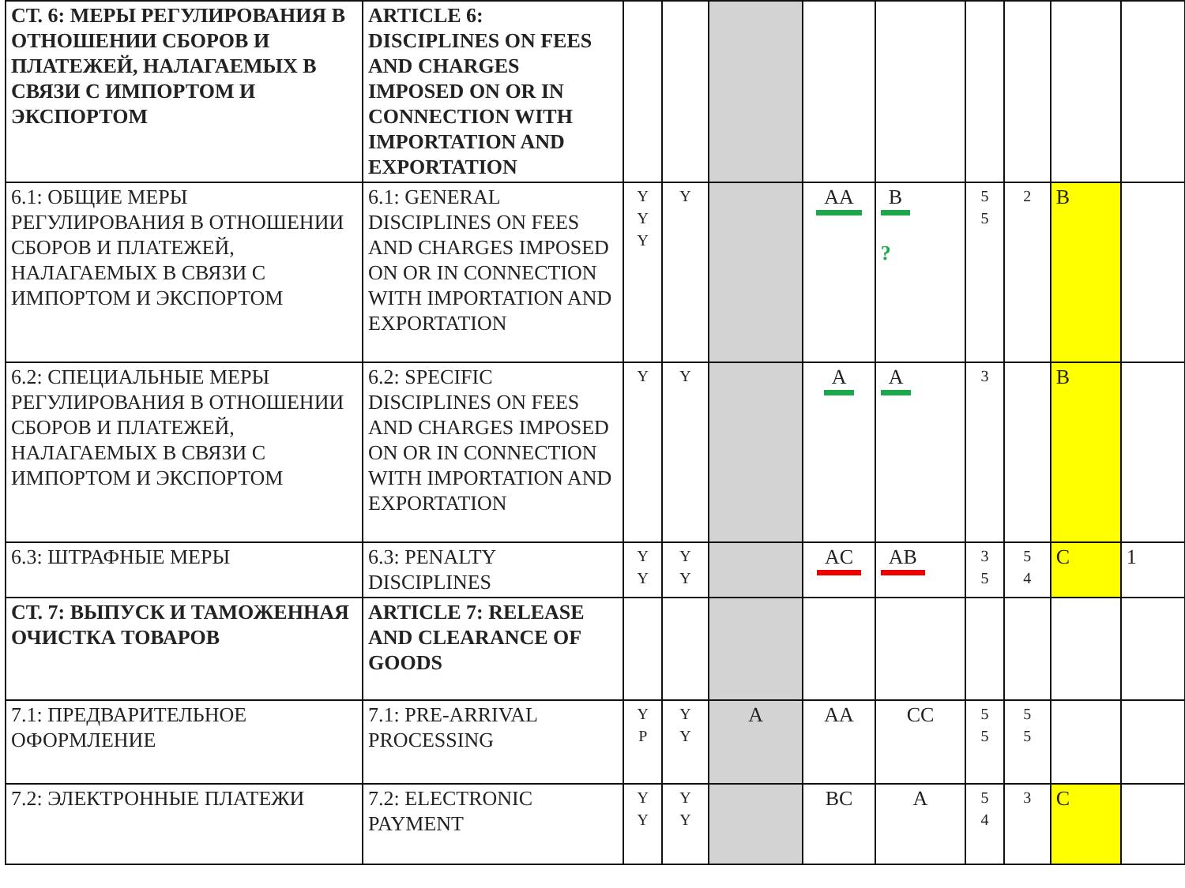| СТ. 6: МЕРЫ РЕГУЛИРОВАНИЯ В ОТНОШЕНИИ СБОРОВ И ПЛАТЕЖЕЙ, НАЛАГАЕМЫХ В СВЯЗИ С ИМПОРТОМ И ЭКСПОРТОМ | ARTICLE 6: DISCIPLINES ON FEES AND CHARGES IMPOSED ON OR IN CONNECTION WITH IMPORTATION AND EXPORTATION | | | | | | | | | |
| 6.1: ОБЩИЕ МЕРЫ РЕГУЛИРОВАНИЯ В ОТНОШЕНИИ СБОРОВ И ПЛАТЕЖЕЙ, НАЛАГАЕМЫХ В СВЯЗИ С ИМПОРТОМ И ЭКСПОРТОМ | 6.1: GENERAL DISCIPLINES ON FEES AND CHARGES IMPOSED ON OR IN CONNECTION WITH IMPORTATION AND EXPORTATION | Y Y Y | Y | | AA | B ? | 5 5 | 2 | B | |
| 6.2: СПЕЦИАЛЬНЫЕ МЕРЫ РЕГУЛИРОВАНИЯ В ОТНОШЕНИИ СБОРОВ И ПЛАТЕЖЕЙ, НАЛАГАЕМЫХ В СВЯЗИ С ИМПОРТОМ И ЭКСПОРТОМ | 6.2: SPECIFIC DISCIPLINES ON FEES AND CHARGES IMPOSED ON OR IN CONNECTION WITH IMPORTATION AND EXPORTATION | Y | Y | | A | A | 3 | | B | |
| 6.3: ШТРАФНЫЕ МЕРЫ | 6.3: PENALTY DISCIPLINES | Y Y | Y Y | | AC | AB | 3 5 | 5 4 | C | 1 |
| СТ. 7: ВЫПУСК И ТАМОЖЕННАЯ ОЧИСТКА ТОВАРОВ | ARTICLE 7: RELEASE AND CLEARANCE OF GOODS | | | | | | | | | |
| 7.1: ПРЕДВАРИТЕЛЬНОЕ ОФОРМЛЕНИЕ | 7.1: PRE-ARRIVAL PROCESSING | Y P | Y Y | A | AA | CC | 5 5 | 5 5 | | |
| 7.2: ЭЛЕКТРОННЫЕ ПЛАТЕЖИ | 7.2: ELECTRONIC PAYMENT | Y Y | Y Y | | BC | A | 5 4 | 3 | C | |